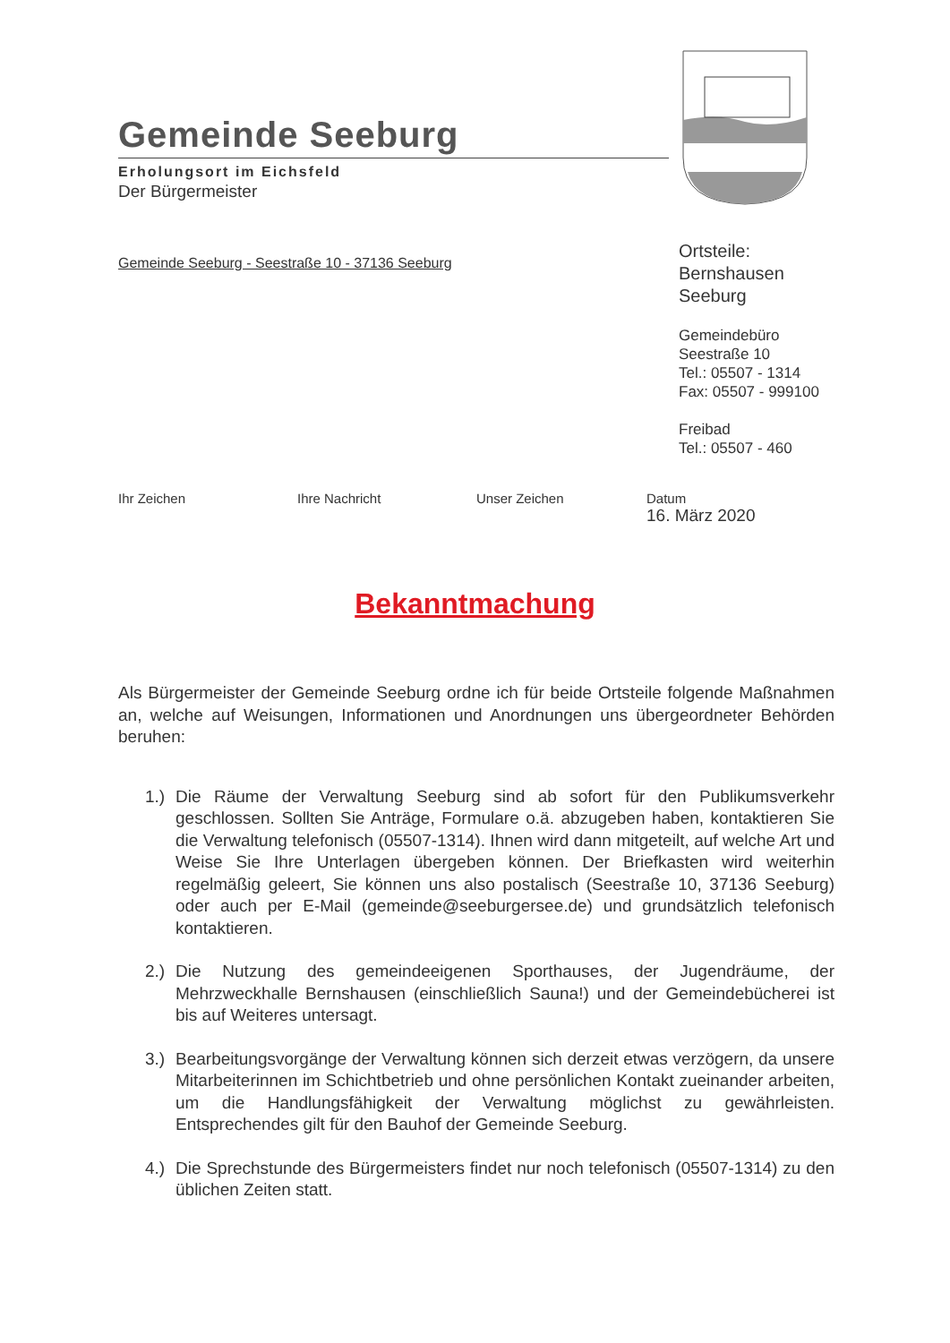Gemeinde Seeburg
Erholungsort im Eichsfeld
Der Bürgermeister
Gemeinde Seeburg - Seestraße 10 - 37136 Seeburg
Ortsteile:
Bernshausen
Seeburg
Gemeindebüro
Seestraße 10
Tel.: 05507 - 1314
Fax: 05507 - 999100
Freibad
Tel.: 05507 - 460
Ihr Zeichen Ihre Nachricht Unser Zeichen Datum
16. März 2020
Bekanntmachung
Als Bürgermeister der Gemeinde Seeburg ordne ich für beide Ortsteile folgende Maßnahmen an, welche auf Weisungen, Informationen und Anordnungen uns übergeordneter Behörden beruhen:
1.) Die Räume der Verwaltung Seeburg sind ab sofort für den Publikumsverkehr geschlossen. Sollten Sie Anträge, Formulare o.ä. abzugeben haben, kontaktieren Sie die Verwaltung telefonisch (05507-1314). Ihnen wird dann mitgeteilt, auf welche Art und Weise Sie Ihre Unterlagen übergeben können. Der Briefkasten wird weiterhin regelmäßig geleert, Sie können uns also postalisch (Seestraße 10, 37136 Seeburg) oder auch per E-Mail (gemeinde@seeburgersee.de) und grundsätzlich telefonisch kontaktieren.
2.) Die Nutzung des gemeindeeigenen Sporthauses, der Jugendräume, der Mehrzweckhalle Bernshausen (einschließlich Sauna!) und der Gemeindebücherei ist bis auf Weiteres untersagt.
3.) Bearbeitungsvorgänge der Verwaltung können sich derzeit etwas verzögern, da unsere Mitarbeiterinnen im Schichtbetrieb und ohne persönlichen Kontakt zueinander arbeiten, um die Handlungsfähigkeit der Verwaltung möglichst zu gewährleisten. Entsprechendes gilt für den Bauhof der Gemeinde Seeburg.
4.) Die Sprechstunde des Bürgermeisters findet nur noch telefonisch (05507-1314) zu den üblichen Zeiten statt.